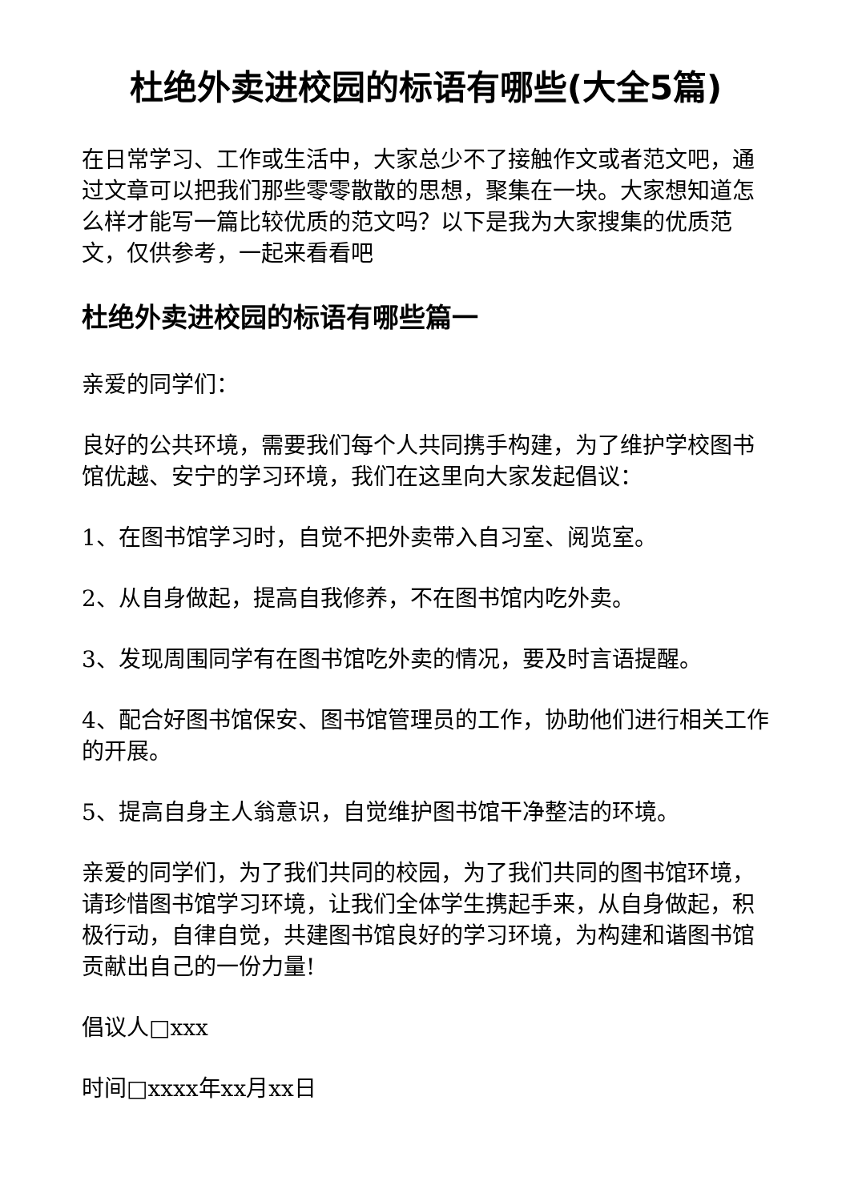杜绝外卖进校园的标语有哪些(大全5篇)
在日常学习、工作或生活中，大家总少不了接触作文或者范文吧，通过文章可以把我们那些零零散散的思想，聚集在一块。大家想知道怎么样才能写一篇比较优质的范文吗？以下是我为大家搜集的优质范文，仅供参考，一起来看看吧
杜绝外卖进校园的标语有哪些篇一
亲爱的同学们：
良好的公共环境，需要我们每个人共同携手构建，为了维护学校图书馆优越、安宁的学习环境，我们在这里向大家发起倡议：
1、在图书馆学习时，自觉不把外卖带入自习室、阅览室。
2、从自身做起，提高自我修养，不在图书馆内吃外卖。
3、发现周围同学有在图书馆吃外卖的情况，要及时言语提醒。
4、配合好图书馆保安、图书馆管理员的工作，协助他们进行相关工作的开展。
5、提高自身主人翁意识，自觉维护图书馆干净整洁的环境。
亲爱的同学们，为了我们共同的校园，为了我们共同的图书馆环境，请珍惜图书馆学习环境，让我们全体学生携起手来，从自身做起，积极行动，自律自觉，共建图书馆良好的学习环境，为构建和谐图书馆贡献出自己的一份力量!
倡议人□xxx
时间□xxxx年xx月xx日